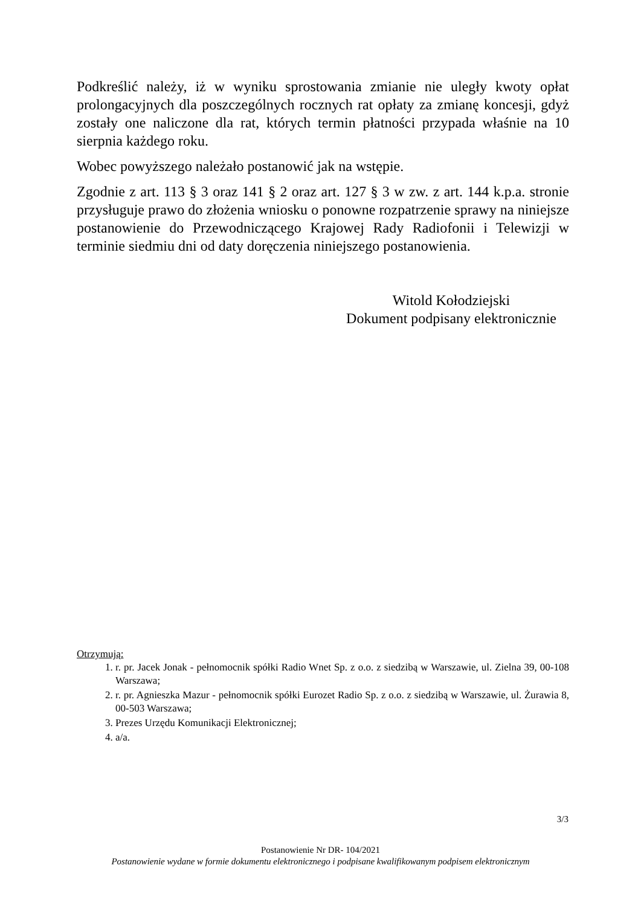Podkreślić należy, iż w wyniku sprostowania zmianie nie uległy kwoty opłat prolongacyjnych dla poszczególnych rocznych rat opłaty za zmianę koncesji, gdyż zostały one naliczone dla rat, których termin płatności przypada właśnie na 10 sierpnia każdego roku.
Wobec powyższego należało postanowić jak na wstępie.
Zgodnie z art. 113 § 3 oraz 141 § 2 oraz art. 127 § 3 w zw. z art. 144 k.p.a. stronie przysługuje prawo do złożenia wniosku o ponowne rozpatrzenie sprawy na niniejsze postanowienie do Przewodniczącego Krajowej Rady Radiofonii i Telewizji w terminie siedmiu dni od daty doręczenia niniejszego postanowienia.
Witold Kołodziejski
Dokument podpisany elektronicznie
Otrzymują:
1. r. pr. Jacek Jonak - pełnomocnik spółki Radio Wnet Sp. z o.o. z siedzibą w Warszawie, ul. Zielna 39, 00-108 Warszawa;
2. r. pr. Agnieszka Mazur - pełnomocnik spółki Eurozet Radio Sp. z o.o. z siedzibą w Warszawie, ul. Żurawia 8, 00-503 Warszawa;
3. Prezes Urzędu Komunikacji Elektronicznej;
4. a/a.
3/3
Postanowienie Nr DR- 104/2021
Postanowienie wydane w formie dokumentu elektronicznego i podpisane kwalifikowanym podpisem elektronicznym